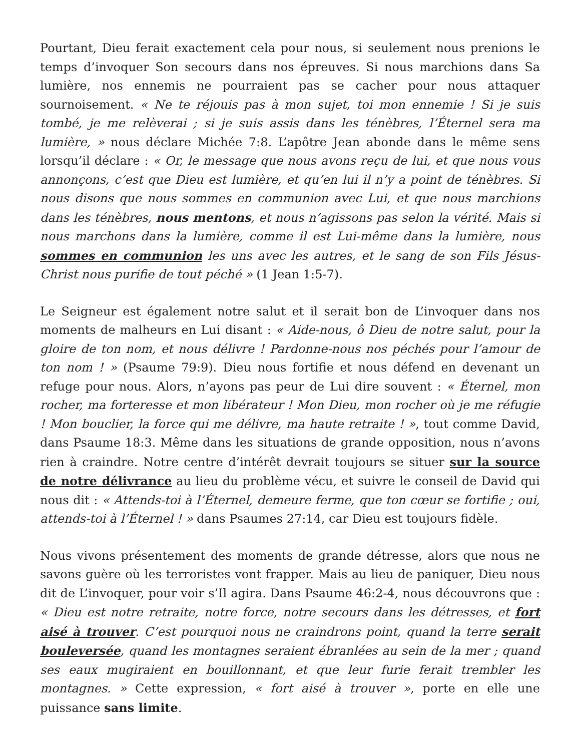Pourtant, Dieu ferait exactement cela pour nous, si seulement nous prenions le temps d’invoquer Son secours dans nos épreuves. Si nous marchions dans Sa lumière, nos ennemis ne pourraient pas se cacher pour nous attaquer sournoisement. « Ne te réjouis pas à mon sujet, toi mon ennemie ! Si je suis tombé, je me relèverai ; si je suis assis dans les ténèbres, l’Éternel sera ma lumière, » nous déclare Michée 7:8. L’apôtre Jean abonde dans le même sens lorsqu’il déclare : « Or, le message que nous avons reçu de lui, et que nous vous annonçons, c’est que Dieu est lumière, et qu’en lui il n’y a point de ténèbres. Si nous disons que nous sommes en communion avec Lui, et que nous marchions dans les ténèbres, nous mentons, et nous n’agissons pas selon la vérité. Mais si nous marchons dans la lumière, comme il est Lui-même dans la lumière, nous sommes en communion les uns avec les autres, et le sang de son Fils Jésus-Christ nous purifie de tout péché » (1 Jean 1:5-7).
Le Seigneur est également notre salut et il serait bon de L’invoquer dans nos moments de malheurs en Lui disant : « Aide-nous, ô Dieu de notre salut, pour la gloire de ton nom, et nous délivre ! Pardonne-nous nos péchés pour l’amour de ton nom ! » (Psaume 79:9). Dieu nous fortifie et nous défend en devenant un refuge pour nous. Alors, n’ayons pas peur de Lui dire souvent : « Éternel, mon rocher, ma forteresse et mon libérateur ! Mon Dieu, mon rocher où je me réfugie ! Mon bouclier, la force qui me délivre, ma haute retraite ! », tout comme David, dans Psaume 18:3. Même dans les situations de grande opposition, nous n’avons rien à craindre. Notre centre d’intérêt devrait toujours se situer sur la source de notre délivrance au lieu du problème vécu, et suivre le conseil de David qui nous dit : « Attends-toi à l’Éternel, demeure ferme, que ton cœur se fortifie ; oui, attends-toi à l’Éternel ! » dans Psaumes 27:14, car Dieu est toujours fidèle.
Nous vivons présentement des moments de grande détresse, alors que nous ne savons guère où les terroristes vont frapper. Mais au lieu de paniquer, Dieu nous dit de L’invoquer, pour voir s’Il agira. Dans Psaume 46:2-4, nous découvrons que : « Dieu est notre retraite, notre force, notre secours dans les détresses, et fort aisé à trouver. C’est pourquoi nous ne craindrons point, quand la terre serait bouleversée, quand les montagnes seraient ébranlées au sein de la mer ; quand ses eaux mugiraient en bouillonnant, et que leur furie ferait trembler les montagnes. » Cette expression, « fort aisé à trouver », porte en elle une puissance sans limite.